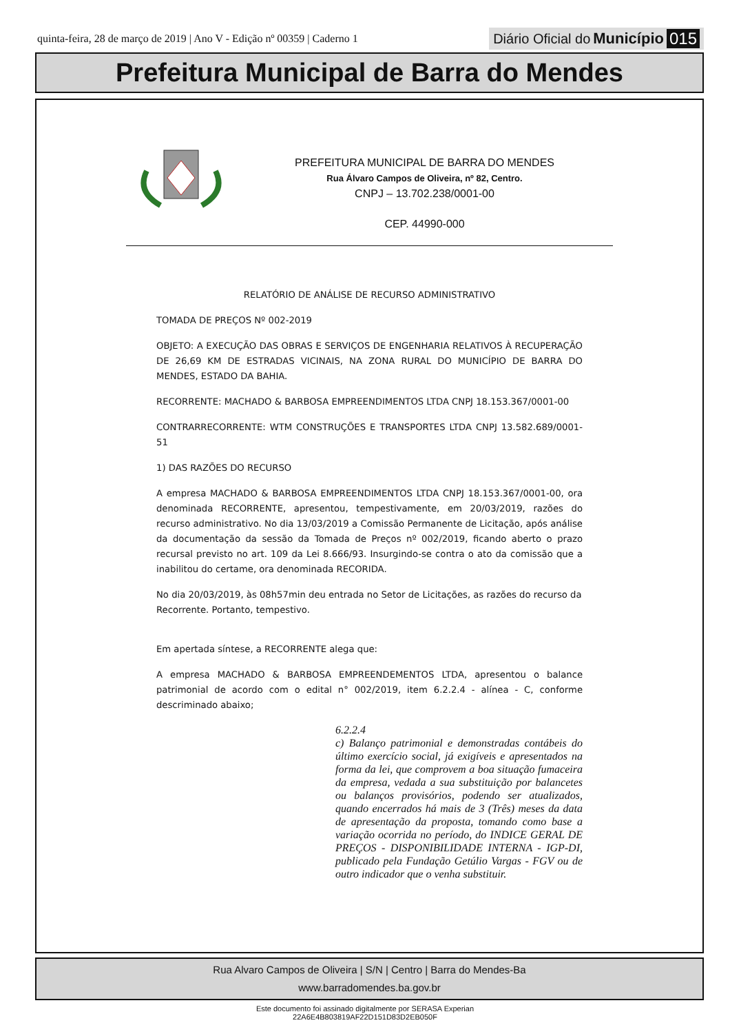quinta-feira, 28 de março de 2019 | Ano V - Edição nº 00359 | Caderno 1 Diário Oficial do Município 015
Prefeitura Municipal de Barra do Mendes
PREFEITURA MUNICIPAL DE BARRA DO MENDES
Rua Álvaro Campos de Oliveira, nº 82, Centro.
CNPJ – 13.702.238/0001-00
CEP. 44990-000
RELATÓRIO DE ANÁLISE DE RECURSO ADMINISTRATIVO
TOMADA DE PREÇOS Nº 002-2019
OBJETO: A EXECUÇÃO DAS OBRAS E SERVIÇOS DE ENGENHARIA RELATIVOS À RECUPERAÇÃO DE 26,69 KM DE ESTRADAS VICINAIS, NA ZONA RURAL DO MUNICÍPIO DE BARRA DO MENDES, ESTADO DA BAHIA.
RECORRENTE: MACHADO & BARBOSA EMPREENDIMENTOS LTDA CNPJ 18.153.367/0001-00
CONTRARRECORRENTE: WTM CONSTRUÇÕES E TRANSPORTES LTDA CNPJ 13.582.689/0001-51
1) DAS RAZÕES DO RECURSO
A empresa MACHADO & BARBOSA EMPREENDIMENTOS LTDA CNPJ 18.153.367/0001-00, ora denominada RECORRENTE, apresentou, tempestivamente, em 20/03/2019, razões do recurso administrativo. No dia 13/03/2019 a Comissão Permanente de Licitação, após análise da documentação da sessão da Tomada de Preços nº 002/2019, ficando aberto o prazo recursal previsto no art. 109 da Lei 8.666/93. Insurgindo-se contra o ato da comissão que a inabilitou do certame, ora denominada RECORIDA.
No dia 20/03/2019, às 08h57min deu entrada no Setor de Licitações, as razões do recurso da Recorrente. Portanto, tempestivo.
Em apertada síntese, a RECORRENTE alega que:
A empresa MACHADO & BARBOSA EMPREENDEMENTOS LTDA, apresentou o balance patrimonial de acordo com o edital n° 002/2019, item 6.2.2.4 - alínea - C, conforme descriminado abaixo;
6.2.2.4
c) Balanço patrimonial e demonstradas contábeis do último exercício social, já exigíveis e apresentados na forma da lei, que comprovem a boa situação fumaceira da empresa, vedada a sua substituição por balancetes ou balanços provisórios, podendo ser atualizados, quando encerrados há mais de 3 (Três) meses da data de apresentação da proposta, tomando como base a variação ocorrida no período, do INDICE GERAL DE PREÇOS - DISPONIBILIDADE INTERNA - IGP-DI, publicado pela Fundação Getúlio Vargas - FGV ou de outro indicador que o venha substituir.
Rua Alvaro Campos de Oliveira | S/N | Centro | Barra do Mendes-Ba
www.barradomendes.ba.gov.br
Este documento foi assinado digitalmente por SERASA Experian
22A6E4B803819AF22D151D83D2EB050F